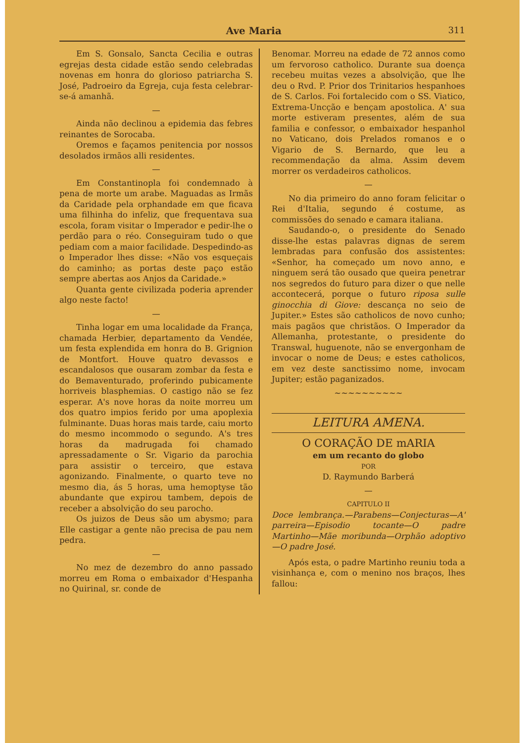Ave Maria 311
Em S. Gonsalo, Sancta Cecilia e outras egrejas desta cidade estão sendo celebradas novenas em honra do glorioso patriarcha S. José, Padroeiro da Egreja, cuja festa celebrar-se-á amanhã.
—
Ainda não declinou a epidemia das febres reinantes de Sorocaba.
Oremos e façamos penitencia por nossos desolados irmãos alli residentes.
—
Em Constantinopla foi condemnado à pena de morte um arabe. Maguadas as Irmãs da Caridade pela orphandade em que ficava uma filhinha do infeliz, que frequentava sua escola, foram visitar o Imperador e pedir-lhe o perdão para o réo. Conseguiram tudo o que pediam com a maior facilidade. Despedindo-as o Imperador lhes disse: «Não vos esqueçais do caminho; as portas deste paço estão sempre abertas aos Anjos da Caridade.»
Quanta gente civilizada poderia aprender algo neste facto!
—
Tinha logar em uma localidade da França, chamada Herbier, departamento da Vendée, um festa explendida em honra do B. Grignion de Montfort. Houve quatro devassos e escandalosos que ousaram zombar da festa e do Bemaventurado, proferindo pubicamente horriveis blasphemias. O castigo não se fez esperar. A's nove horas da noite morreu um dos quatro impios ferido por uma apoplexia fulminante. Duas horas mais tarde, caiu morto do mesmo incommodo o segundo. A's tres horas da madrugada foi chamado apressadamente o Sr. Vigario da parochia para assistir o terceiro, que estava agonizando. Finalmente, o quarto teve no mesmo dia, ás 5 horas, uma hemoptyse tão abundante que expirou tambem, depois de receber a absolvição do seu parocho.
Os juizos de Deus são um abysmo; para Elle castigar a gente não precisa de pau nem pedra.
—
No mez de dezembro do anno passado morreu em Roma o embaixador d'Hespanha no Quirinal, sr. conde de
Benomar. Morreu na edade de 72 annos como um fervoroso catholico. Durante sua doença recebeu muitas vezes a absolvição, que lhe deu o Rvd. P. Prior dos Trinitarios hespanhoes de S. Carlos. Foi fortalecido com o SS. Viatico, Extrema-Uncção e bençam apostolica. A' sua morte estiveram presentes, além de sua familia e confessor, o embaixador hespanhol no Vaticano, dois Prelados romanos e o Vigario de S. Bernardo, que leu a recommendação da alma. Assim devem morrer os verdadeiros catholicos.
—
No dia primeiro do anno foram felicitar o Rei d'Italia, segundo é costume, as commissões do senado e camara italiana.
Saudando-o, o presidente do Senado disse-lhe estas palavras dignas de serem lembradas para confusão dos assistentes: «Senhor, ha começado um novo anno, e ninguem será tão ousado que queira penetrar nos segredos do futuro para dizer o que nelle accontecerá, porque o futuro riposa sulle ginocchia di Giove: descança no seio de Jupiter.» Estes são catholicos de novo cunho; mais pagãos que christãos. O Imperador da Allemanha, protestante, o presidente do Transwal, huguenote, não se envergonham de invocar o nome de Deus; e estes catholicos, em vez deste sanctissimo nome, invocam Jupiter; estão paganizados.
~~~~~~~~~~
LEITURA AMENA.
O CORAÇÃO DE mARIA
em um recanto do globo
POR
D. Raymundo Barberá
—
CAPITULO II
Doce lembrança.—Parabens—Conjecturas—A' parreira—Episodio tocante—O padre Martinho—Mãe moribunda—Orphão adoptivo—O padre José.
Após esta, o padre Martinho reuniu toda a visinhança e, com o menino nos braços, lhes fallou: